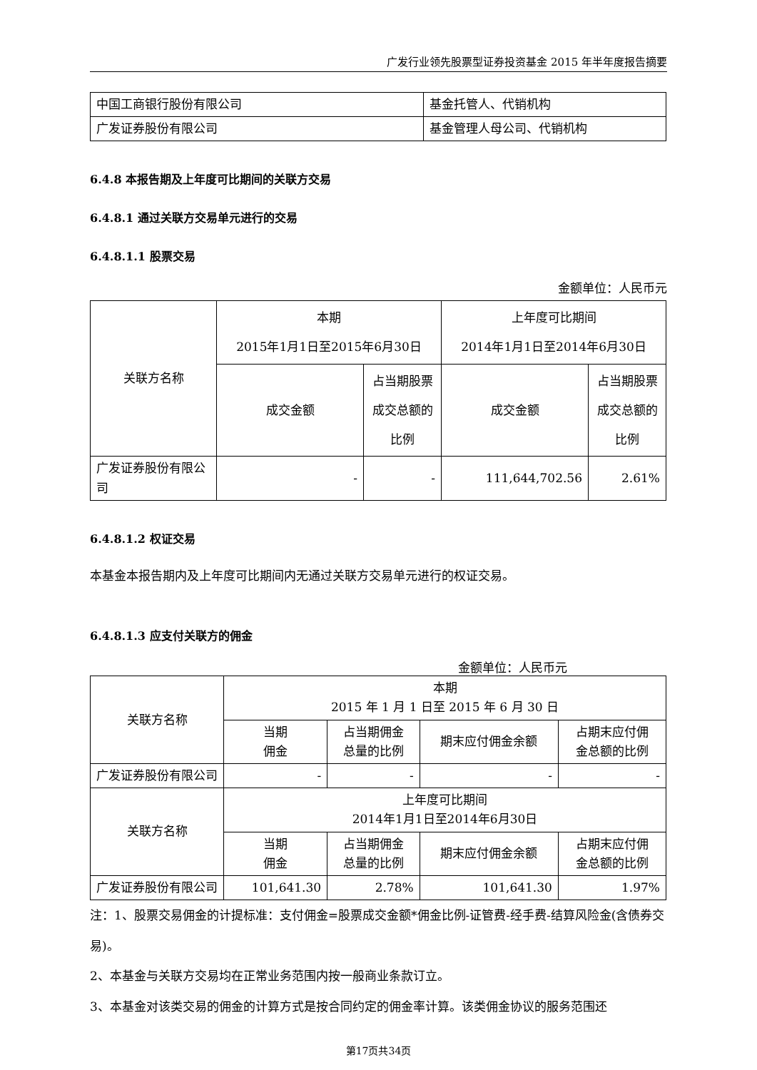广发行业领先股票型证券投资基金 2015 年半年度报告摘要
| 中国工商银行股份有限公司 | 基金托管人、代销机构 |
| 广发证券股份有限公司 | 基金管理人母公司、代销机构 |
6.4.8 本报告期及上年度可比期间的关联方交易
6.4.8.1 通过关联方交易单元进行的交易
6.4.8.1.1 股票交易
金额单位：人民币元
| 关联方名称 | 本期 2015年1月1日至2015年6月30日 | | 上年度可比期间 2014年1月1日至2014年6月30日 | |
| --- | --- | --- | --- | --- |
| | 成交金额 | 占当期股票成交总额的比例 | 成交金额 | 占当期股票成交总额的比例 |
| 广发证券股份有限公司 | - | - | 111,644,702.56 | 2.61% |
6.4.8.1.2 权证交易
本基金本报告期内及上年度可比期间内无通过关联方交易单元进行的权证交易。
6.4.8.1.3 应支付关联方的佣金
金额单位：人民币元
| 关联方名称 | 本期 2015 年 1 月 1 日至 2015 年 6 月 30 日 | | | |
| --- | --- | --- | --- | --- |
| | 当期 佣金 | 占当期佣金 总量的比例 | 期末应付佣金余额 | 占期末应付佣 金总额的比例 |
| 广发证券股份有限公司 | - | - | - | - |
| 关联方名称 | 上年度可比期间 2014年1月1日至2014年6月30日 | | | |
| | 当期 佣金 | 占当期佣金 总量的比例 | 期末应付佣金余额 | 占期末应付佣 金总额的比例 |
| 广发证券股份有限公司 | 101,641.30 | 2.78% | 101,641.30 | 1.97% |
注：1、股票交易佣金的计提标准：支付佣金=股票成交金额*佣金比例-证管费-经手费-结算风险金(含债券交易)。
2、本基金与关联方交易均在正常业务范围内按一般商业条款订立。
3、本基金对该类交易的佣金的计算方式是按合同约定的佣金率计算。该类佣金协议的服务范围还
第17页共34页